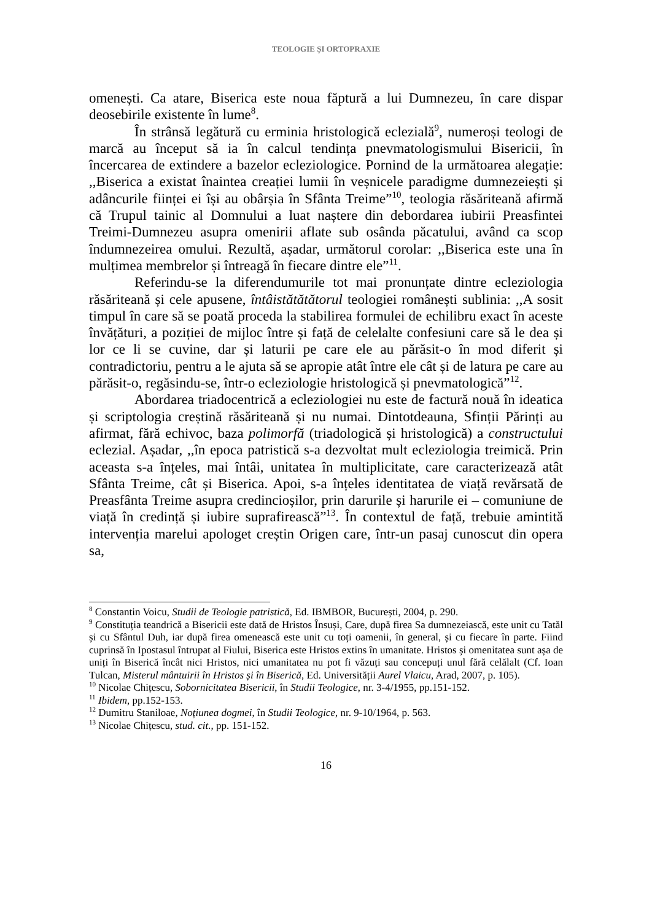TEOLOGIE ȘI ORTOPRAXIE
omenești. Ca atare, Biserica este noua făptură a lui Dumnezeu, în care dispar deosebirile existente în lume<sup>8</sup>.
În strânsă legătură cu erminia hristologică eclezială<sup>9</sup>, numeroși teologi de marcă au început să ia în calcul tendința pnevmatologismului Bisericii, în încercarea de extindere a bazelor ecleziologice. Pornind de la următoarea alegație: ,,Biserica a existat înaintea creației lumii în veșnicele paradigme dumnezeiești și adâncurile ființei ei își au obârșia în Sfânta Treime”<sup>10</sup>, teologia răsăriteană afirmă că Trupul tainic al Domnului a luat naștere din debordarea iubirii Preasfintei Treimi-Dumnezeu asupra omenirii aflate sub osânda păcatului, având ca scop îndumnezeirea omului. Rezultă, așadar, următorul corolar: ,,Biserica este una în mulțimea membrelor și întreagă în fiecare dintre ele”<sup>11</sup>.
Referindu-se la diferendumurile tot mai pronunțate dintre ecleziologia răsăriteană și cele apusene, întâistătătătorul teologiei românești sublinia: ,,A sosit timpul în care să se poată proceda la stabilirea formulei de echilibru exact în aceste învățături, a poziției de mijloc între și față de celelalte confesiuni care să le dea și lor ce li se cuvine, dar și laturii pe care ele au părăsit-o în mod diferit și contradictoriu, pentru a le ajuta să se apropie atât între ele cât și de latura pe care au părăsit-o, regăsindu-se, într-o ecleziologie hristologică și pnevmatologică”<sup>12</sup>.
Abordarea triadocentrică a ecleziologiei nu este de factură nouă în ideatica și scriptologia creștină răsăriteană și nu numai. Dintotdeauna, Sfinții Părinți au afirmat, fără echivoc, baza polimorfă (triadologică și hristologică) a constructului eclezial. Așadar, ,,în epoca patristică s-a dezvoltat mult ecleziologia treimică. Prin aceasta s-a înțeles, mai întâi, unitatea în multiplicitate, care caracterizează atât Sfânta Treime, cât și Biserica. Apoi, s-a înțeles identitatea de viață revărsată de Preasfânta Treime asupra credincioșilor, prin darurile și harurile ei – comuniune de viață în credință și iubire suprafirească”<sup>13</sup>. În contextul de față, trebuie amintită intervenția marelui apologet creștin Origen care, într-un pasaj cunoscut din opera sa,
<sup>8</sup> Constantin Voicu, Studii de Teologie patristică, Ed. IBMBOR, București, 2004, p. 290.
<sup>9</sup> Constituția teandrică a Bisericii este dată de Hristos Însuși, Care, după firea Sa dumnezeiască, este unit cu Tatăl și cu Sfântul Duh, iar după firea omenească este unit cu toți oamenii, în general, și cu fiecare în parte. Fiind cuprinsă în Ipostasul întrupat al Fiului, Biserica este Hristos extins în umanitate. Hristos și omenitatea sunt așa de uniți în Biserică încât nici Hristos, nici umanitatea nu pot fi văzuți sau concepuți unul fără celălalt (Cf. Ioan Tulcan, Misterul mântuirii în Hristos și în Biserică, Ed. Universității Aurel Vlaicu, Arad, 2007, p. 105).
<sup>10</sup> Nicolae Chițescu, Sobornicitatea Bisericii, în Studii Teologice, nr. 3-4/1955, pp.151-152.
<sup>11</sup> Ibidem, pp.152-153.
<sup>12</sup> Dumitru Staniloae, Noțiunea dogmei, în Studii Teologice, nr. 9-10/1964, p. 563.
<sup>13</sup> Nicolae Chițescu, stud. cit., pp. 151-152.
16